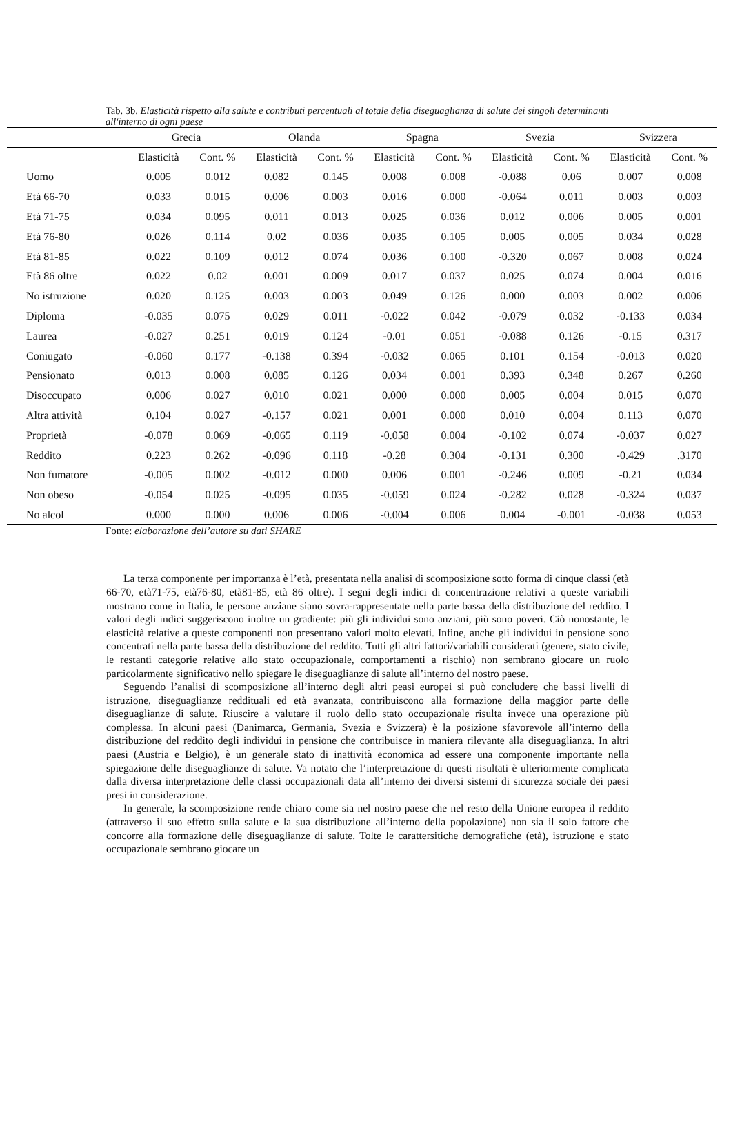Tab. 3b. Elasticità rispetto alla salute e contributi percentuali al totale della diseguaglianza di salute dei singoli determinanti all'interno di ogni paese
| | Grecia | | Olanda | | Spagna | | Svezia | | Svizzera | |
| --- | --- | --- | --- | --- | --- | --- | --- | --- | --- | --- |
| | Elasticità | Cont. % | Elasticità | Cont. % | Elasticità | Cont. % | Elasticità | Cont. % | Elasticità | Cont. % |
| Uomo | 0.005 | 0.012 | 0.082 | 0.145 | 0.008 | 0.008 | -0.088 | 0.06 | 0.007 | 0.008 |
| Età 66-70 | 0.033 | 0.015 | 0.006 | 0.003 | 0.016 | 0.000 | -0.064 | 0.011 | 0.003 | 0.003 |
| Età 71-75 | 0.034 | 0.095 | 0.011 | 0.013 | 0.025 | 0.036 | 0.012 | 0.006 | 0.005 | 0.001 |
| Età 76-80 | 0.026 | 0.114 | 0.02 | 0.036 | 0.035 | 0.105 | 0.005 | 0.005 | 0.034 | 0.028 |
| Età 81-85 | 0.022 | 0.109 | 0.012 | 0.074 | 0.036 | 0.100 | -0.320 | 0.067 | 0.008 | 0.024 |
| Età 86 oltre | 0.022 | 0.02 | 0.001 | 0.009 | 0.017 | 0.037 | 0.025 | 0.074 | 0.004 | 0.016 |
| No istruzione | 0.020 | 0.125 | 0.003 | 0.003 | 0.049 | 0.126 | 0.000 | 0.003 | 0.002 | 0.006 |
| Diploma | -0.035 | 0.075 | 0.029 | 0.011 | -0.022 | 0.042 | -0.079 | 0.032 | -0.133 | 0.034 |
| Laurea | -0.027 | 0.251 | 0.019 | 0.124 | -0.01 | 0.051 | -0.088 | 0.126 | -0.15 | 0.317 |
| Coniugato | -0.060 | 0.177 | -0.138 | 0.394 | -0.032 | 0.065 | 0.101 | 0.154 | -0.013 | 0.020 |
| Pensionato | 0.013 | 0.008 | 0.085 | 0.126 | 0.034 | 0.001 | 0.393 | 0.348 | 0.267 | 0.260 |
| Disoccupato | 0.006 | 0.027 | 0.010 | 0.021 | 0.000 | 0.000 | 0.005 | 0.004 | 0.015 | 0.070 |
| Altra attività | 0.104 | 0.027 | -0.157 | 0.021 | 0.001 | 0.000 | 0.010 | 0.004 | 0.113 | 0.070 |
| Proprietà | -0.078 | 0.069 | -0.065 | 0.119 | -0.058 | 0.004 | -0.102 | 0.074 | -0.037 | 0.027 |
| Reddito | 0.223 | 0.262 | -0.096 | 0.118 | -0.28 | 0.304 | -0.131 | 0.300 | -0.429 | .3170 |
| Non fumatore | -0.005 | 0.002 | -0.012 | 0.000 | 0.006 | 0.001 | -0.246 | 0.009 | -0.21 | 0.034 |
| Non obeso | -0.054 | 0.025 | -0.095 | 0.035 | -0.059 | 0.024 | -0.282 | 0.028 | -0.324 | 0.037 |
| No alcol | 0.000 | 0.000 | 0.006 | 0.006 | -0.004 | 0.006 | 0.004 | -0.001 | -0.038 | 0.053 |
Fonte: elaborazione dell’autore su dati SHARE
La terza componente per importanza è l’età, presentata nella analisi di scomposizione sotto forma di cinque classi (età 66-70, età71-75, età76-80, età81-85, età 86 oltre). I segni degli indici di concentrazione relativi a queste variabili mostrano come in Italia, le persone anziane siano sovra-rappresentate nella parte bassa della distribuzione del reddito. I valori degli indici suggeriscono inoltre un gradiente: più gli individui sono anziani, più sono poveri. Ciò nonostante, le elasticità relative a queste componenti non presentano valori molto elevati. Infine, anche gli individui in pensione sono concentrati nella parte bassa della distribuzione del reddito. Tutti gli altri fattori/variabili considerati (genere, stato civile, le restanti categorie relative allo stato occupazionale, comportamenti a rischio) non sembrano giocare un ruolo particolarmente significativo nello spiegare le diseguaglianze di salute all’interno del nostro paese.
Seguendo l’analisi di scomposizione all’interno degli altri peasi europei si può concludere che bassi livelli di istruzione, diseguaglianze reddituali ed età avanzata, contribuiscono alla formazione della maggior parte delle diseguaglianze di salute. Riuscire a valutare il ruolo dello stato occupazionale risulta invece una operazione più complessa. In alcuni paesi (Danimarca, Germania, Svezia e Svizzera) è la posizione sfavorevole all’interno della distribuzione del reddito degli individui in pensione che contribuisce in maniera rilevante alla diseguaglianza. In altri paesi (Austria e Belgio), è un generale stato di inattività economica ad essere una componente importante nella spiegazione delle diseguaglianze di salute. Va notato che l’interpretazione di questi risultati è ulteriormente complicata dalla diversa interpretazione delle classi occupazionali data all’interno dei diversi sistemi di sicurezza sociale dei paesi presi in considerazione.
In generale, la scomposizione rende chiaro come sia nel nostro paese che nel resto della Unione europea il reddito (attraverso il suo effetto sulla salute e la sua distribuzione all’interno della popolazione) non sia il solo fattore che concorre alla formazione delle diseguaglianze di salute. Tolte le carattersitiche demografiche (età), istruzione e stato occupazionale sembrano giocare un